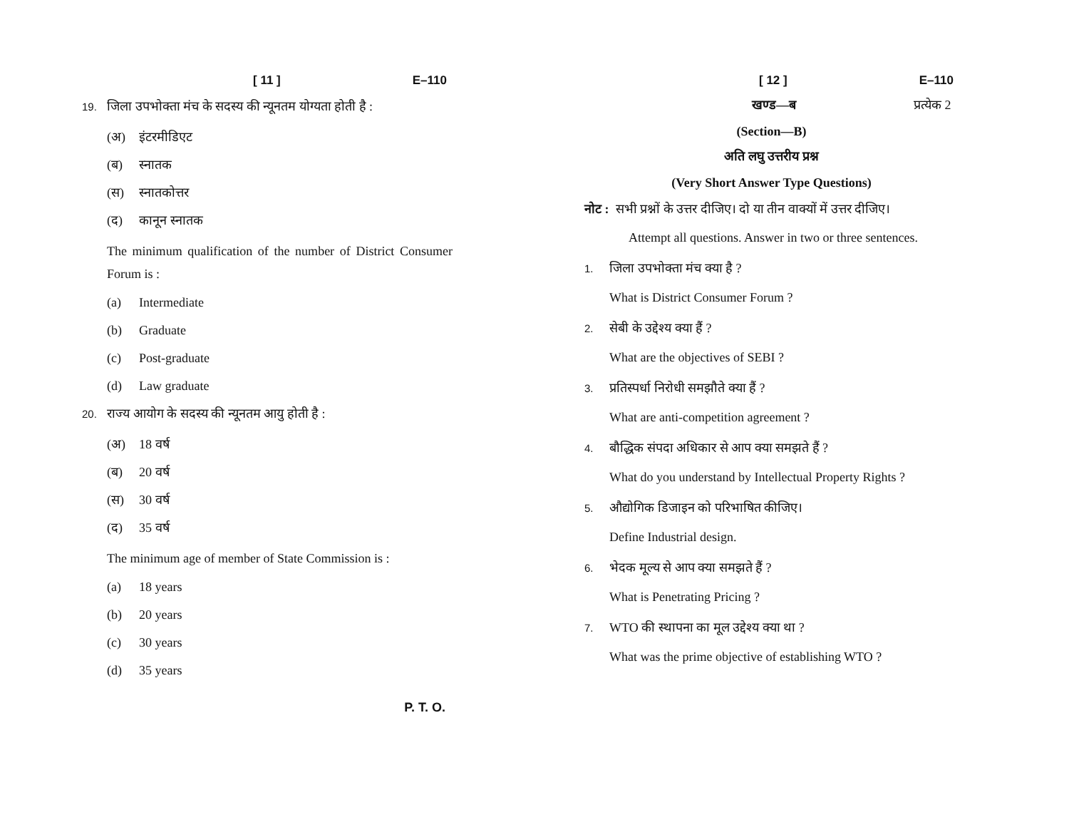[ 11 ] E–110
19. जिला उपभोक्ता मंच के सदस्य की न्यूनतम योग्यता होती है :
(अ) इंटरमीडिएट
(ब) स्नातक
(स) स्नातकोत्तर
(द) कानून स्नातक
The minimum qualification of the number of District Consumer Forum is :
(a) Intermediate
(b) Graduate
(c) Post-graduate
(d) Law graduate
20. राज्य आयोग के सदस्य की न्यूनतम आयु होती है :
(अ) 18 वर्ष
(ब) 20 वर्ष
(स) 30 वर्ष
(द) 35 वर्ष
The minimum age of member of State Commission is :
(a) 18 years
(b) 20 years
(c) 30 years
(d) 35 years
P. T. O.
[ 12 ] E–110
खण्ड—ब प्रत्येक 2
(Section—B)
अति लघु उत्तरीय प्रश्न
(Very Short Answer Type Questions)
नोट : सभी प्रश्नों के उत्तर दीजिए। दो या तीन वाक्यों में उत्तर दीजिए।
Attempt all questions. Answer in two or three sentences.
1. जिला उपभोक्ता मंच क्या है ?
What is District Consumer Forum ?
2. सेबी के उद्देश्य क्या हैं ?
What are the objectives of SEBI ?
3. प्रतिस्पर्धा निरोधी समझौते क्या हैं ?
What are anti-competition agreement ?
4. बौद्धिक संपदा अधिकार से आप क्या समझते हैं ?
What do you understand by Intellectual Property Rights ?
5. औद्योगिक डिजाइन को परिभाषित कीजिए।
Define Industrial design.
6. भेदक मूल्य से आप क्या समझते हैं ?
What is Penetrating Pricing ?
7. WTO की स्थापना का मूल उद्देश्य क्या था ?
What was the prime objective of establishing WTO ?